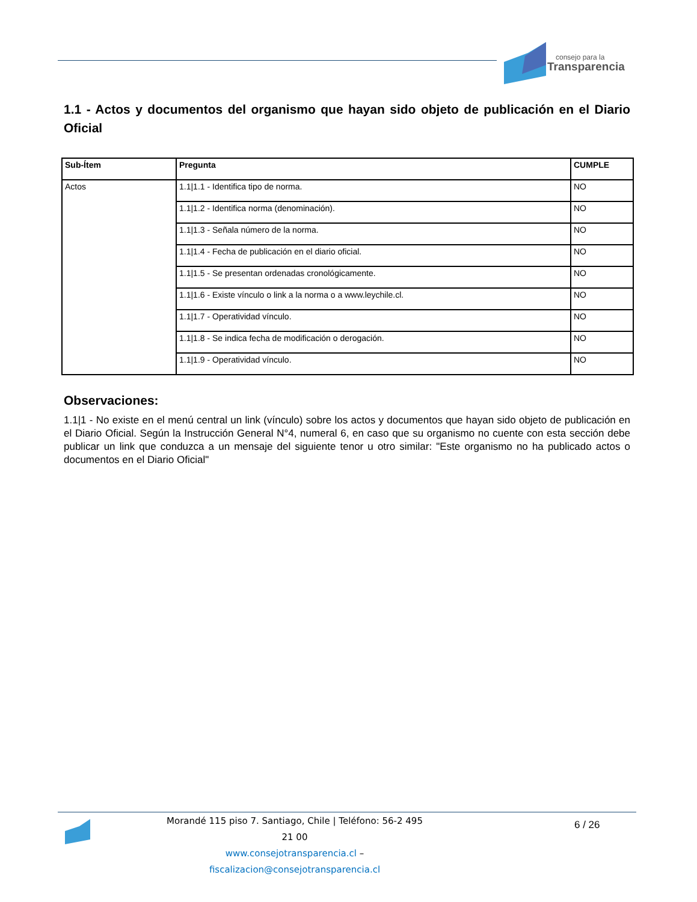consejo para la
Transparencia
1.1 - Actos y documentos del organismo que hayan sido objeto de publicación en el Diario Oficial
| Sub-Ítem | Pregunta | CUMPLE |
| --- | --- | --- |
| Actos | 1.1/1.1 - Identifica tipo de norma. | NO |
| | 1.1/1.2 - Identifica norma (denominación). | NO |
| | 1.1/1.3 - Señala número de la norma. | NO |
| | 1.1/1.4 - Fecha de publicación en el diario oficial. | NO |
| | 1.1/1.5 - Se presentan ordenadas cronológicamente. | NO |
| | 1.1/1.6 - Existe vínculo o link a la norma o a www.leychile.cl. | NO |
| | 1.1/1.7 - Operatividad vínculo. | NO |
| | 1.1/1.8 - Se indica fecha de modificación o derogación. | NO |
| | 1.1/1.9 - Operatividad vínculo. | NO |
Observaciones:
1.1|1 - No existe en el menú central un link (vínculo) sobre los actos y documentos que hayan sido objeto de publicación en el Diario Oficial. Según la Instrucción General N°4, numeral 6, en caso que su organismo no cuente con esta sección debe publicar un link que conduzca a un mensaje del siguiente tenor u otro similar: "Este organismo no ha publicado actos o documentos en el Diario Oficial"
Morandé 115 piso 7. Santiago, Chile | Teléfono: 56-2 495 21 00
www.consejotransparencia.cl – fiscalizacion@consejotransparencia.cl
6 / 26